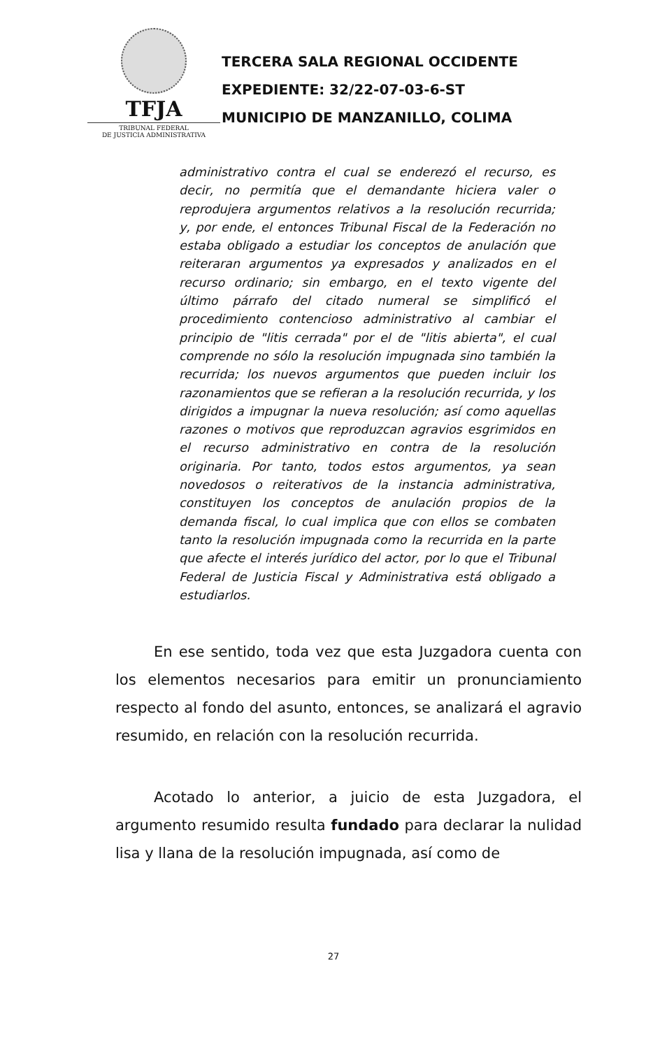TFJA
TRIBUNAL FEDERAL
DE JUSTICIA ADMINISTRATIVA
TERCERA SALA REGIONAL OCCIDENTE
EXPEDIENTE: 32/22-07-03-6-ST
MUNICIPIO DE MANZANILLO, COLIMA
administrativo contra el cual se enderezó el recurso, es decir, no permitía que el demandante hiciera valer o reprodujera argumentos relativos a la resolución recurrida; y, por ende, el entonces Tribunal Fiscal de la Federación no estaba obligado a estudiar los conceptos de anulación que reiteraran argumentos ya expresados y analizados en el recurso ordinario; sin embargo, en el texto vigente del último párrafo del citado numeral se simplificó el procedimiento contencioso administrativo al cambiar el principio de "litis cerrada" por el de "litis abierta", el cual comprende no sólo la resolución impugnada sino también la recurrida; los nuevos argumentos que pueden incluir los razonamientos que se refieran a la resolución recurrida, y los dirigidos a impugnar la nueva resolución; así como aquellas razones o motivos que reproduzcan agravios esgrimidos en el recurso administrativo en contra de la resolución originaria. Por tanto, todos estos argumentos, ya sean novedosos o reiterativos de la instancia administrativa, constituyen los conceptos de anulación propios de la demanda fiscal, lo cual implica que con ellos se combaten tanto la resolución impugnada como la recurrida en la parte que afecte el interés jurídico del actor, por lo que el Tribunal Federal de Justicia Fiscal y Administrativa está obligado a estudiarlos.
En ese sentido, toda vez que esta Juzgadora cuenta con los elementos necesarios para emitir un pronunciamiento respecto al fondo del asunto, entonces, se analizará el agravio resumido, en relación con la resolución recurrida.
Acotado lo anterior, a juicio de esta Juzgadora, el argumento resumido resulta fundado para declarar la nulidad lisa y llana de la resolución impugnada, así como de
27